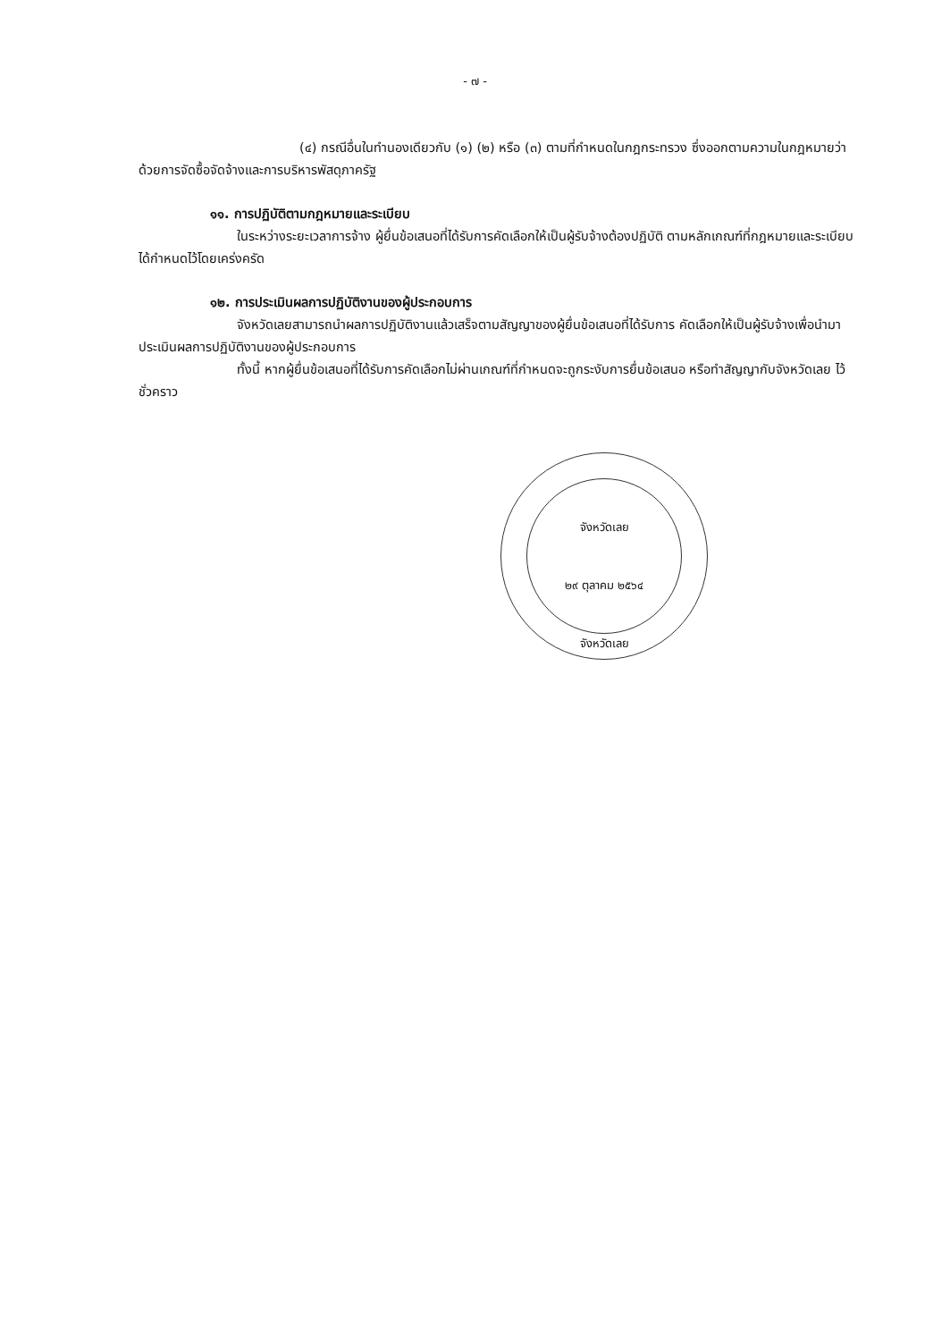- ๗ -
(๔) กรณีอื่นในทำนองเดียวกับ (๑) (๒) หรือ (๓) ตามที่กำหนดในกฎกระทรวง ซึ่งออกตามความในกฎหมายว่าด้วยการจัดซื้อจัดจ้างและการบริหารพัสดุภาครัฐ
๑๑. การปฏิบัติตามกฎหมายและระเบียบ
ในระหว่างระยะเวลาการจ้าง ผู้ยื่นข้อเสนอที่ได้รับการคัดเลือกให้เป็นผู้รับจ้างต้องปฏิบัติ ตามหลักเกณฑ์ที่กฎหมายและระเบียบได้กำหนดไว้โดยเคร่งครัด
๑๒. การประเมินผลการปฏิบัติงานของผู้ประกอบการ
จังหวัดเลยสามารถนำผลการปฏิบัติงานแล้วเสร็จตามสัญญาของผู้ยื่นข้อเสนอที่ได้รับการ คัดเลือกให้เป็นผู้รับจ้างเพื่อนำมาประเมินผลการปฏิบัติงานของผู้ประกอบการ
ทั้งนี้ หากผู้ยื่นข้อเสนอที่ได้รับการคัดเลือกไม่ผ่านเกณฑ์ที่กำหนดจะถูกระงับการยื่นข้อเสนอ หรือทำสัญญากับจังหวัดเลย ไว้ชั่วคราว
จังหวัดเลย
๒๙ ตุลาคม ๒๕๖๔
จังหวัดเลย